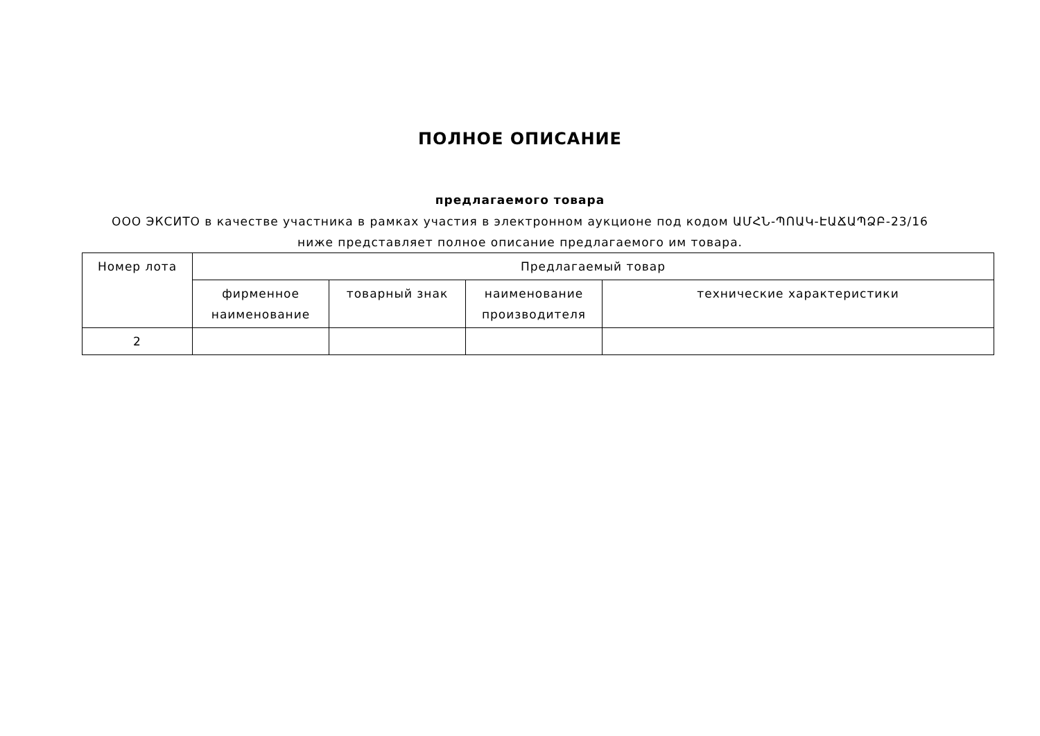ПОЛНОЕ ОПИСАНИЕ
предлагаемого товара
ООО ЭКСИТО в качестве участника в рамках участия в электронном аукционе под кодом ԱՄՀՆ-ՊՈԱԿ-ԷԱՃԱՊՁԲ-23/16 ниже представляет полное описание предлагаемого им товара.
| Номер лота | Предлагаемый товар | | | |
| --- | --- | --- | --- | --- |
| | фирменное наименование | товарный знак | наименование производителя | технические характеристики |
| 2 | | | | |